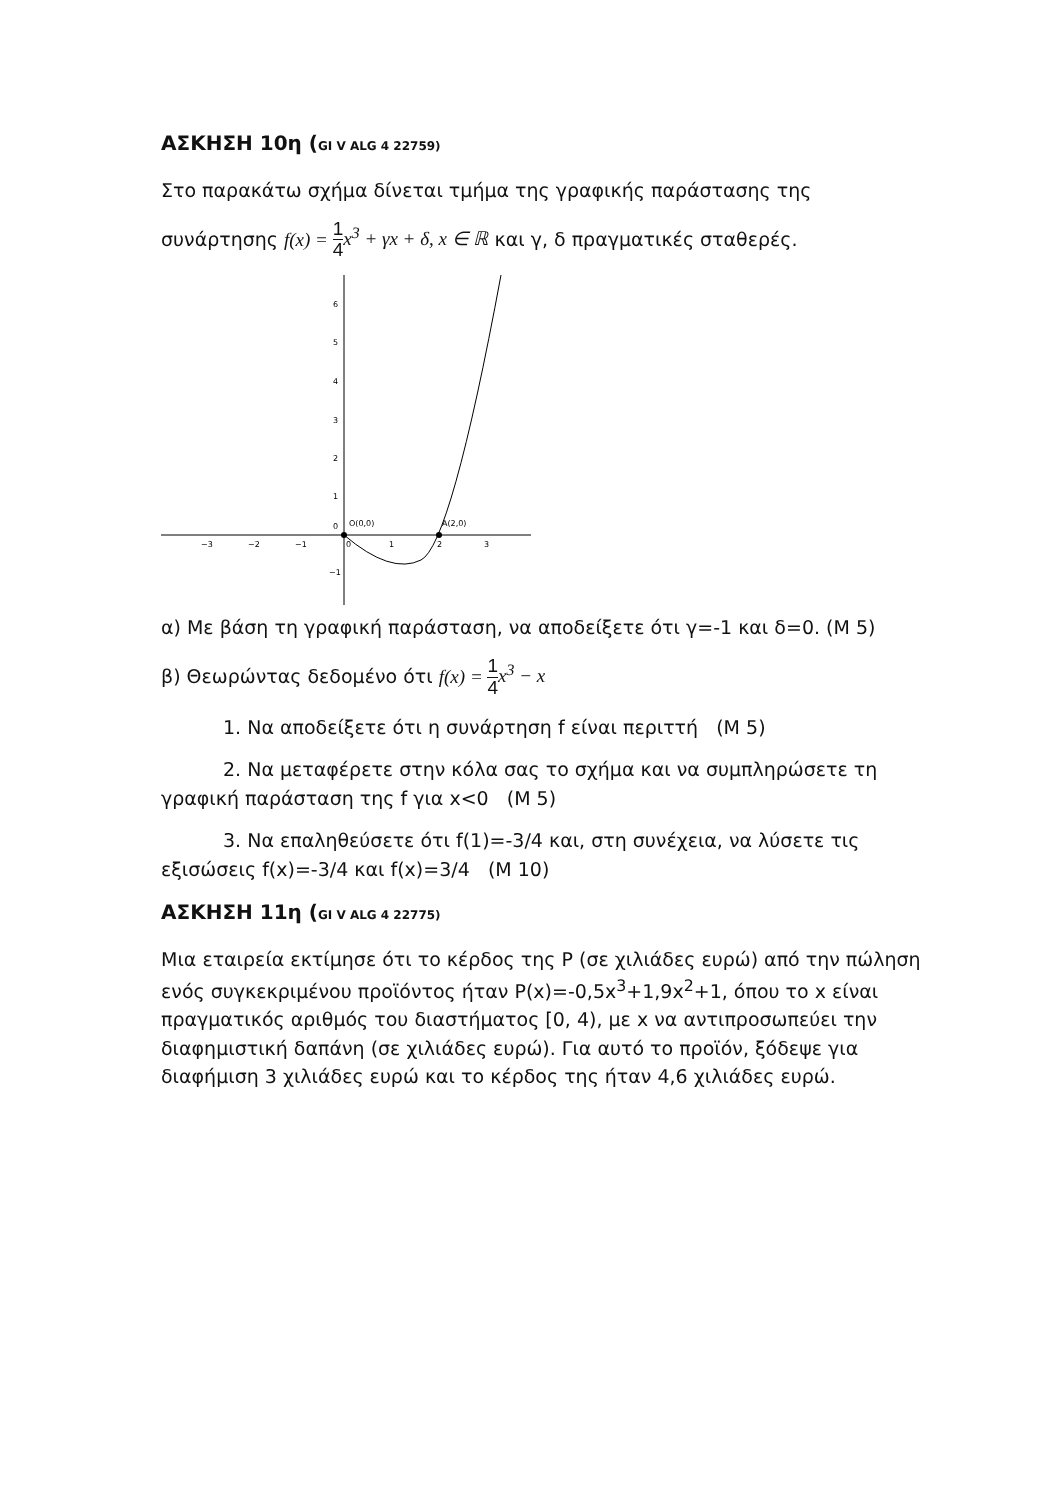ΑΣΚΗΣΗ 10η (GI V ALG 4 22759)
Στο παρακάτω σχήμα δίνεται τμήμα της γραφικής παράστασης της
συνάρτησης f(x) = 1 4 x<sup>3</sup> + γx + δ, x ∈ ℝ και γ, δ πραγματικές σταθερές.
−3
−2
−1
0
1
2
3
6
5
4
3
2
1
0
−1
O(0,0)
A(2,0)
α) Με βάση τη γραφική παράσταση, να αποδείξετε ότι γ=-1 και δ=0. (Μ 5)
β) Θεωρώντας δεδομένο ότι f(x) = 1 4 x<sup>3</sup> − x
1. Να αποδείξετε ότι η συνάρτηση f είναι περιττή (Μ 5)
2. Να μεταφέρετε στην κόλα σας το σχήμα και να συμπληρώσετε τη γραφική παράσταση της f για x<0 (Μ 5)
3. Να επαληθεύσετε ότι f(1)=-3/4 και, στη συνέχεια, να λύσετε τις εξισώσεις f(x)=-3/4 και f(x)=3/4 (Μ 10)
ΑΣΚΗΣΗ 11η (GI V ALG 4 22775)
Μια εταιρεία εκτίμησε ότι το κέρδος της P (σε χιλιάδες ευρώ) από την πώληση ενός συγκεκριμένου προϊόντος ήταν P(x)=-0,5x<sup>3</sup>+1,9x<sup>2</sup>+1, όπου το x είναι πραγματικός αριθμός του διαστήματος [0, 4), με x να αντιπροσωπεύει την διαφημιστική δαπάνη (σε χιλιάδες ευρώ). Για αυτό το προϊόν, ξόδεψε για διαφήμιση 3 χιλιάδες ευρώ και το κέρδος της ήταν 4,6 χιλιάδες ευρώ.